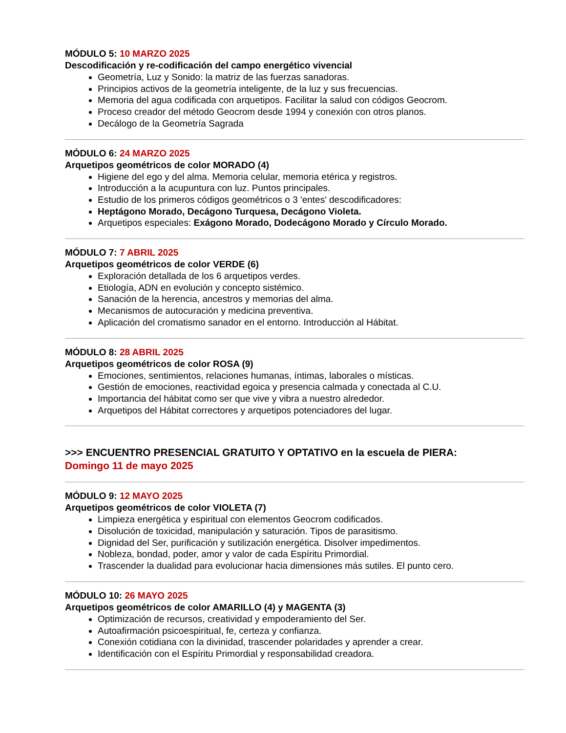MÓDULO 5: 10 MARZO 2025
Descodificación y re-codificación del campo energético vivencial
Geometría, Luz y Sonido: la matriz de las fuerzas sanadoras.
Principios activos de la geometría inteligente, de la luz y sus frecuencias.
Memoria del agua codificada con arquetipos. Facilitar la salud con códigos Geocrom.
Proceso creador del método Geocrom desde 1994 y conexión con otros planos.
Decálogo de la Geometría Sagrada
MÓDULO 6: 24 MARZO 2025
Arquetipos geométricos de color MORADO (4)
Higiene del ego y del alma. Memoria celular, memoria etérica y registros.
Introducción a la acupuntura con luz. Puntos principales.
Estudio de los primeros códigos geométricos o 3 'entes' descodificadores:
Heptágono Morado, Decágono Turquesa, Decágono Violeta.
Arquetipos especiales: Exágono Morado, Dodecágono Morado y Círculo Morado.
MÓDULO 7: 7 ABRIL 2025
Arquetipos geométricos de color VERDE (6)
Exploración detallada de los 6 arquetipos verdes.
Etiología, ADN en evolución y concepto sistémico.
Sanación de la herencia, ancestros y memorias del alma.
Mecanismos de autocuración y medicina preventiva.
Aplicación del cromatismo sanador en el entorno. Introducción al Hábitat.
MÓDULO 8: 28 ABRIL 2025
Arquetipos geométricos de color ROSA (9)
Emociones, sentimientos, relaciones humanas, íntimas, laborales o místicas.
Gestión de emociones, reactividad egoica y presencia calmada y conectada al C.U.
Importancia del hábitat como ser que vive y vibra a nuestro alrededor.
Arquetipos del Hábitat correctores y arquetipos potenciadores del lugar.
>>> ENCUENTRO PRESENCIAL GRATUITO Y OPTATIVO en la escuela de PIERA:
Domingo 11 de mayo 2025
MÓDULO 9: 12 MAYO 2025
Arquetipos geométricos de color VIOLETA (7)
Limpieza energética y espiritual con elementos Geocrom codificados.
Disolución de toxicidad, manipulación y saturación. Tipos de parasitismo.
Dignidad del Ser, purificación y sutilización energética. Disolver impedimentos.
Nobleza, bondad, poder, amor y valor de cada Espíritu Primordial.
Trascender la dualidad para evolucionar hacia dimensiones más sutiles. El punto cero.
MÓDULO 10: 26 MAYO 2025
Arquetipos geométricos de color AMARILLO (4) y MAGENTA (3)
Optimización de recursos, creatividad y empoderamiento del Ser.
Autoafirmación psicoespiritual, fe, certeza y confianza.
Conexión cotidiana con la divinidad, trascender polaridades y aprender a crear.
Identificación con el Espíritu Primordial y responsabilidad creadora.